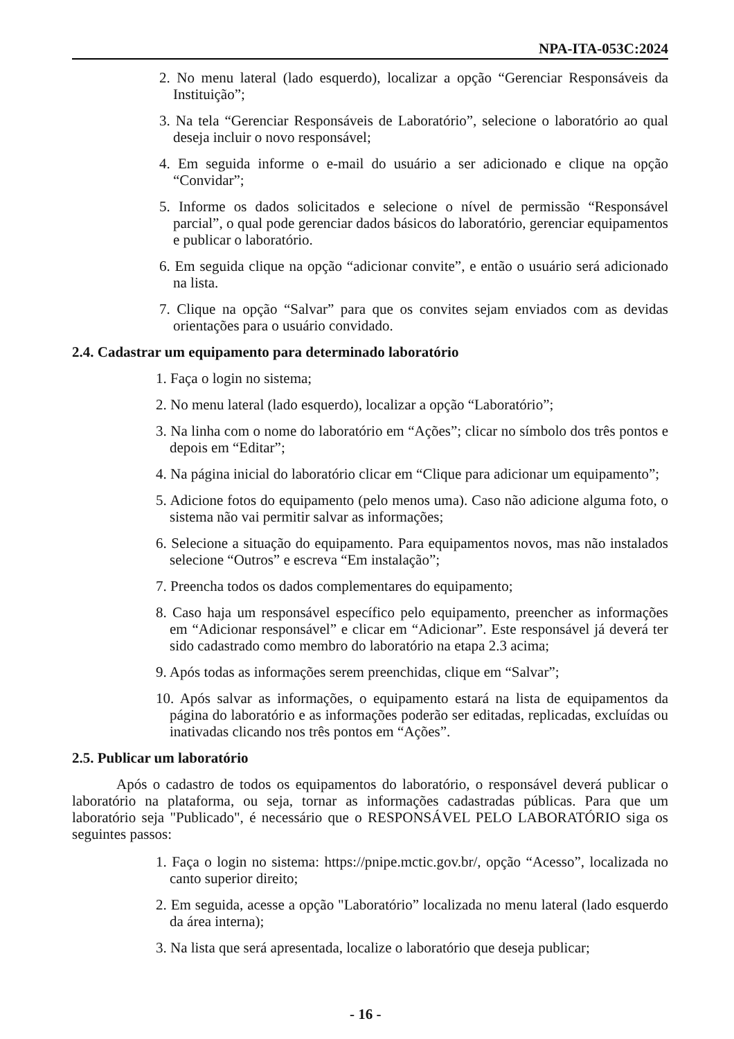NPA-ITA-053C:2024
2. No menu lateral (lado esquerdo), localizar a opção “Gerenciar Responsáveis da Instituição”;
3. Na tela “Gerenciar Responsáveis de Laboratório”, selecione o laboratório ao qual deseja incluir o novo responsável;
4. Em seguida informe o e-mail do usuário a ser adicionado e clique na opção “Convidar”;
5. Informe os dados solicitados e selecione o nível de permissão “Responsável parcial”, o qual pode gerenciar dados básicos do laboratório, gerenciar equipamentos e publicar o laboratório.
6. Em seguida clique na opção “adicionar convite”, e então o usuário será adicionado na lista.
7. Clique na opção “Salvar” para que os convites sejam enviados com as devidas orientações para o usuário convidado.
2.4. Cadastrar um equipamento para determinado laboratório
1. Faça o login no sistema;
2. No menu lateral (lado esquerdo), localizar a opção “Laboratório”;
3. Na linha com o nome do laboratório em “Ações”; clicar no símbolo dos três pontos e depois em “Editar”;
4. Na página inicial do laboratório clicar em “Clique para adicionar um equipamento”;
5. Adicione fotos do equipamento (pelo menos uma). Caso não adicione alguma foto, o sistema não vai permitir salvar as informações;
6. Selecione a situação do equipamento. Para equipamentos novos, mas não instalados selecione “Outros” e escreva “Em instalação”;
7. Preencha todos os dados complementares do equipamento;
8. Caso haja um responsável específico pelo equipamento, preencher as informações em “Adicionar responsável” e clicar em “Adicionar”. Este responsável já deverá ter sido cadastrado como membro do laboratório na etapa 2.3 acima;
9. Após todas as informações serem preenchidas, clique em “Salvar”;
10. Após salvar as informações, o equipamento estará na lista de equipamentos da página do laboratório e as informações poderão ser editadas, replicadas, excluídas ou inativadas clicando nos três pontos em “Ações”.
2.5. Publicar um laboratório
Após o cadastro de todos os equipamentos do laboratório, o responsável deverá publicar o laboratório na plataforma, ou seja, tornar as informações cadastradas públicas. Para que um laboratório seja "Publicado", é necessário que o RESPONSÁVEL PELO LABORATÓRIO siga os seguintes passos:
1. Faça o login no sistema: https://pnipe.mctic.gov.br/, opção “Acesso”, localizada no canto superior direito;
2. Em seguida, acesse a opção "Laboratório” localizada no menu lateral (lado esquerdo da área interna);
3. Na lista que será apresentada, localize o laboratório que deseja publicar;
- 16 -